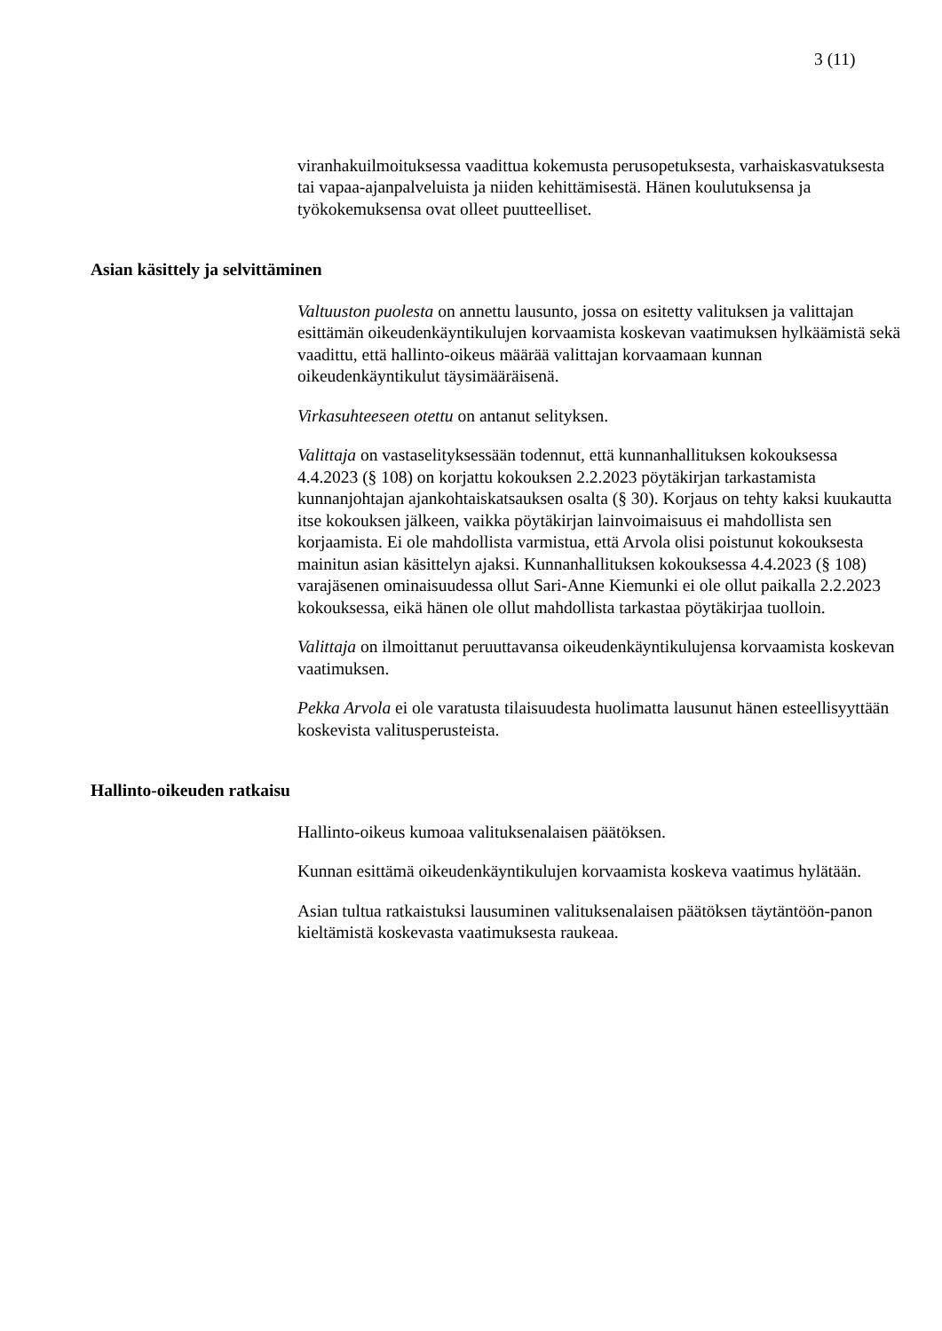3 (11)
viranhakuilmoituksessa vaadittua kokemusta perusopetuksesta, varhaiskasvatuksesta tai vapaa-ajanpalveluista ja niiden kehittämisestä. Hänen koulutuksensa ja työkokemuksensa ovat olleet puutteelliset.
Asian käsittely ja selvittäminen
Valtuuston puolesta on annettu lausunto, jossa on esitetty valituksen ja valittajan esittämän oikeudenkäyntikulujen korvaamista koskevan vaatimuksen hylkäämistä sekä vaadittu, että hallinto-oikeus määrää valittajan korvaamaan kunnan oikeudenkäyntikulut täysimääräisenä.
Virkasuhteeseen otettu on antanut selityksen.
Valittaja on vastaselityksessään todennut, että kunnanhallituksen kokouksessa 4.4.2023 (§ 108) on korjattu kokouksen 2.2.2023 pöytäkirjan tarkastamista kunnanjohtajan ajankohtaiskatsauksen osalta (§ 30). Korjaus on tehty kaksi kuukautta itse kokouksen jälkeen, vaikka pöytäkirjan lainvoimaisuus ei mahdollista sen korjaamista. Ei ole mahdollista varmistua, että Arvola olisi poistunut kokouksesta mainitun asian käsittelyn ajaksi. Kunnanhallituksen kokouksessa 4.4.2023 (§ 108) varajäsenen ominaisuudessa ollut Sari-Anne Kiemunki ei ole ollut paikalla 2.2.2023 kokouksessa, eikä hänen ole ollut mahdollista tarkastaa pöytäkirjaa tuolloin.
Valittaja on ilmoittanut peruuttavansa oikeudenkäyntikulujensa korvaamista koskevan vaatimuksen.
Pekka Arvola ei ole varatusta tilaisuudesta huolimatta lausunut hänen esteellisyyttään koskevista valitusperusteista.
Hallinto-oikeuden ratkaisu
Hallinto-oikeus kumoaa valituksenalaisen päätöksen.
Kunnan esittämä oikeudenkäyntikulujen korvaamista koskeva vaatimus hylätään.
Asian tultua ratkaistuksi lausuminen valituksenalaisen päätöksen täytäntöön-panon kieltämistä koskevasta vaatimuksesta raukeaa.